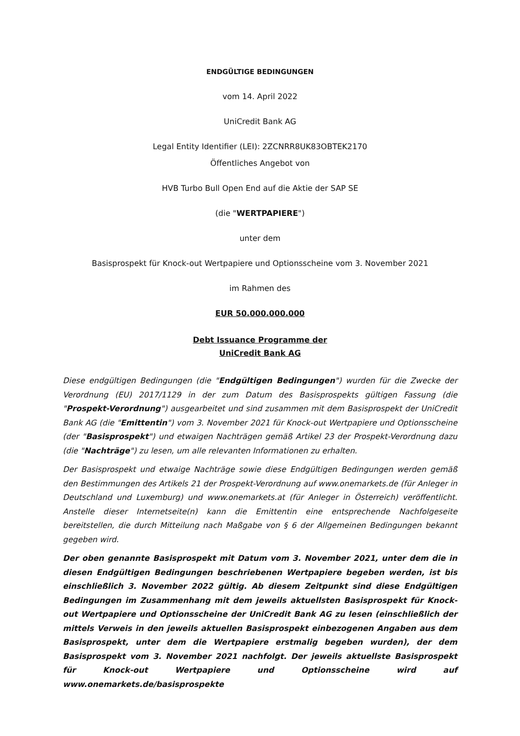ENDGÜLTIGE BEDINGUNGEN
vom 14. April 2022
UniCredit Bank AG
Legal Entity Identifier (LEI): 2ZCNRR8UK83OBTEK2170
Öffentliches Angebot von
HVB Turbo Bull Open End auf die Aktie der SAP SE
(die "WERTPAPIERE")
unter dem
Basisprospekt für Knock-out Wertpapiere und Optionsscheine vom 3. November 2021
im Rahmen des
EUR 50.000.000.000
Debt Issuance Programme der
UniCredit Bank AG
Diese endgültigen Bedingungen (die "Endgültigen Bedingungen") wurden für die Zwecke der Verordnung (EU) 2017/1129 in der zum Datum des Basisprospekts gültigen Fassung (die "Prospekt-Verordnung") ausgearbeitet und sind zusammen mit dem Basisprospekt der UniCredit Bank AG (die "Emittentin") vom 3. November 2021 für Knock-out Wertpapiere und Optionsscheine (der "Basisprospekt") und etwaigen Nachträgen gemäß Artikel 23 der Prospekt-Verordnung dazu (die "Nachträge") zu lesen, um alle relevanten Informationen zu erhalten.
Der Basisprospekt und etwaige Nachträge sowie diese Endgültigen Bedingungen werden gemäß den Bestimmungen des Artikels 21 der Prospekt-Verordnung auf www.onemarkets.de (für Anleger in Deutschland und Luxemburg) und www.onemarkets.at (für Anleger in Österreich) veröffentlicht. Anstelle dieser Internetseite(n) kann die Emittentin eine entsprechende Nachfolgeseite bereitstellen, die durch Mitteilung nach Maßgabe von § 6 der Allgemeinen Bedingungen bekannt gegeben wird.
Der oben genannte Basisprospekt mit Datum vom 3. November 2021, unter dem die in diesen Endgültigen Bedingungen beschriebenen Wertpapiere begeben werden, ist bis einschließlich 3. November 2022 gültig. Ab diesem Zeitpunkt sind diese Endgültigen Bedingungen im Zusammenhang mit dem jeweils aktuellsten Basisprospekt für Knock-out Wertpapiere und Optionsscheine der UniCredit Bank AG zu lesen (einschließlich der mittels Verweis in den jeweils aktuellen Basisprospekt einbezogenen Angaben aus dem Basisprospekt, unter dem die Wertpapiere erstmalig begeben wurden), der dem Basisprospekt vom 3. November 2021 nachfolgt. Der jeweils aktuellste Basisprospekt für Knock-out Wertpapiere und Optionsscheine wird auf www.onemarkets.de/basisprospekte